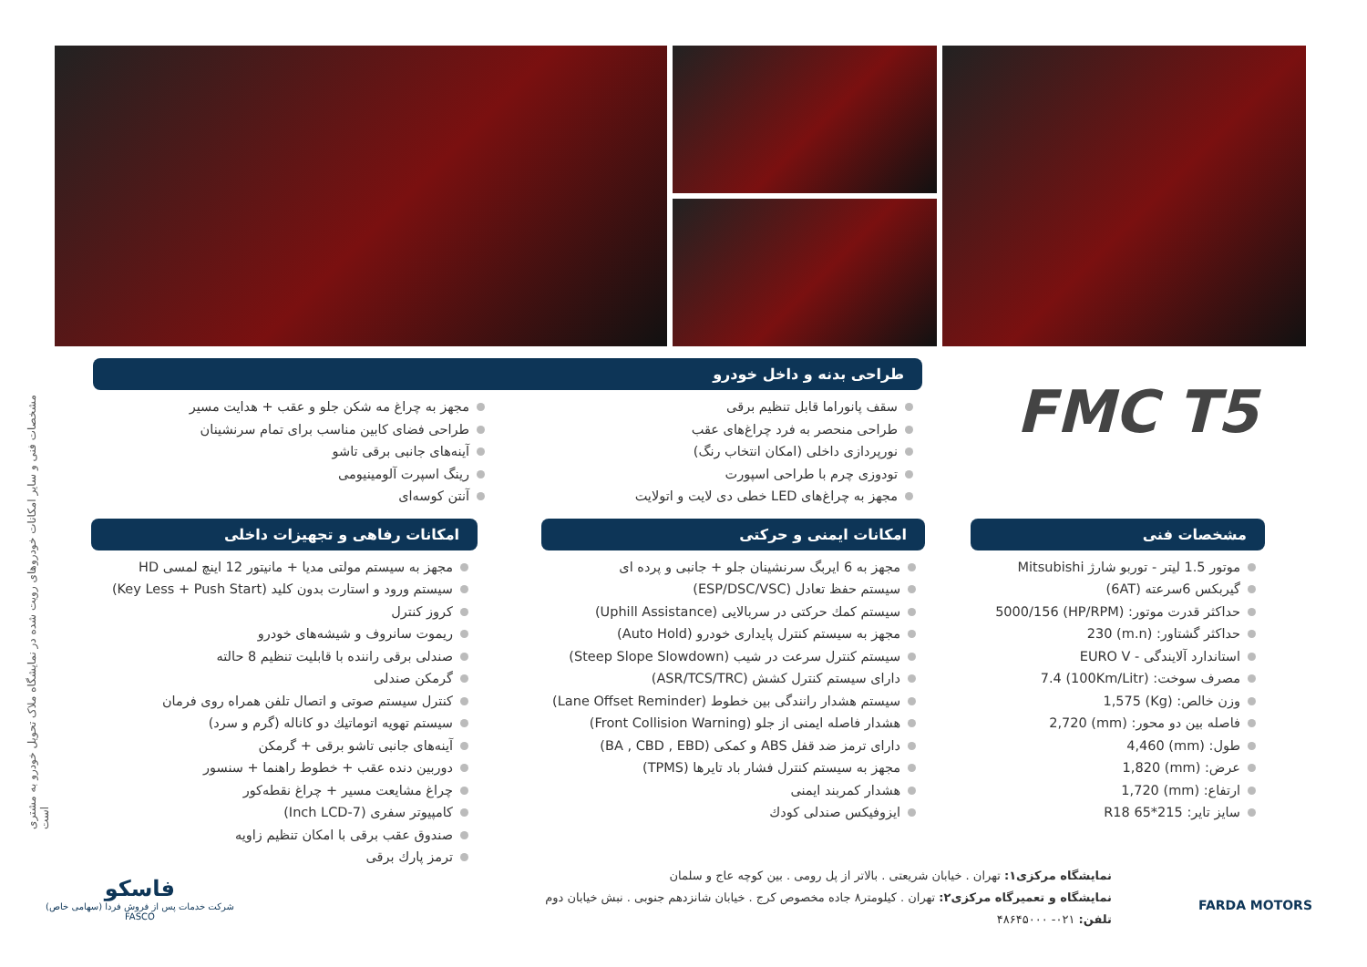مشخصات فنی و سایر امکانات خودروهای رویت شده در نمایشگاه ملاک تحویل خودرو به مشتری است
FMC T5
طراحی بدنه و داخل خودرو
سقف پانوراما قابل تنظیم برقی
طراحی منحصر به فرد چراغ‌های عقب
نورپردازی داخلی (امکان انتخاب رنگ)
تودوزی چرم با طراحی اسپورت
مجهز به چراغ‌های LED خطی دی لایت و اتولایت
مجهز به چراغ مه شکن جلو و عقب + هدایت مسیر
طراحی فضای کابین مناسب برای تمام سرنشینان
آینه‌های جانبی برقی تاشو
رینگ اسپرت آلومینیومی
آنتن کوسه‌ای
مشخصات فنی
موتور 1.5 لیتر - توربو شارژ Mitsubishi
گیربکس 6سرعته (6AT)
حداکثر قدرت موتور: (HP/RPM) 5000/156
حداکثر گشتاور: (m.n) 230
استاندارد آلایندگی - EURO V
مصرف سوخت: (100Km/Litr) 7.4
وزن خالص: (Kg) 1,575
فاصله بین دو محور: (mm) 2,720
طول: (mm) 4,460
عرض: (mm) 1,820
ارتفاع: (mm) 1,720
سایز تایر: 215*65 R18
امکانات ایمنی و حرکتی
مجهز به 6 ایربگ سرنشینان جلو + جانبی و پرده ای
سیستم حفظ تعادل (ESP/DSC/VSC)
سیستم کمك حرکتی در سربالایی (Uphill Assistance)
مجهز به سیستم کنترل پایداری خودرو (Auto Hold)
سیستم کنترل سرعت در شیب (Steep Slope Slowdown)
دارای سیستم کنترل کشش (ASR/TCS/TRC)
سیستم هشدار رانندگی بین خطوط (Lane Offset Reminder)
هشدار فاصله ایمنی از جلو (Front Collision Warning)
دارای ترمز ضد قفل ABS و کمکی (BA , CBD , EBD)
مجهز به سیستم کنترل فشار باد تایرها (TPMS)
هشدار کمربند ایمنی
ایزوفیکس صندلی کودك
امکانات رفاهی و تجهیزات داخلی
مجهز به سیستم مولتی مدیا + مانیتور 12 اینچ لمسی HD
سیستم ورود و استارت بدون کلید (Key Less + Push Start)
کروز کنترل
ریموت سانروف و شیشه‌های خودرو
صندلی برقی راننده با قابلیت تنظیم 8 حالته
گرمکن صندلی
کنترل سیستم صوتی و اتصال تلفن همراه روی فرمان
سیستم تهویه اتوماتیك دو کاناله (گرم و سرد)
آینه‌های جانبی تاشو برقی + گرمکن
دوربین دنده عقب + خطوط راهنما + سنسور
چراغ مشایعت مسیر + چراغ نقطه‌کور
کامپیوتر سفری (7-Inch LCD)
صندوق عقب برقی با امکان تنظیم زاویه
ترمز پارك برقی
نمایشگاه مرکزی۱: تهران . خیابان شریعتی . بالاتر از پل رومی . بین کوچه عاج و سلمان
نمایشگاه و تعمیرگاه مرکزی۲: تهران . کیلومتر۸ جاده مخصوص کرج . خیابان شانزدهم جنوبی . نبش خیابان دوم
تلفن: ۰۲۱- ۴۸۶۴۵۰۰۰
FARDA MOTORS
فاسکو
شرکت خدمات پس از فروش فردا (سهامی خاص)
FASCO